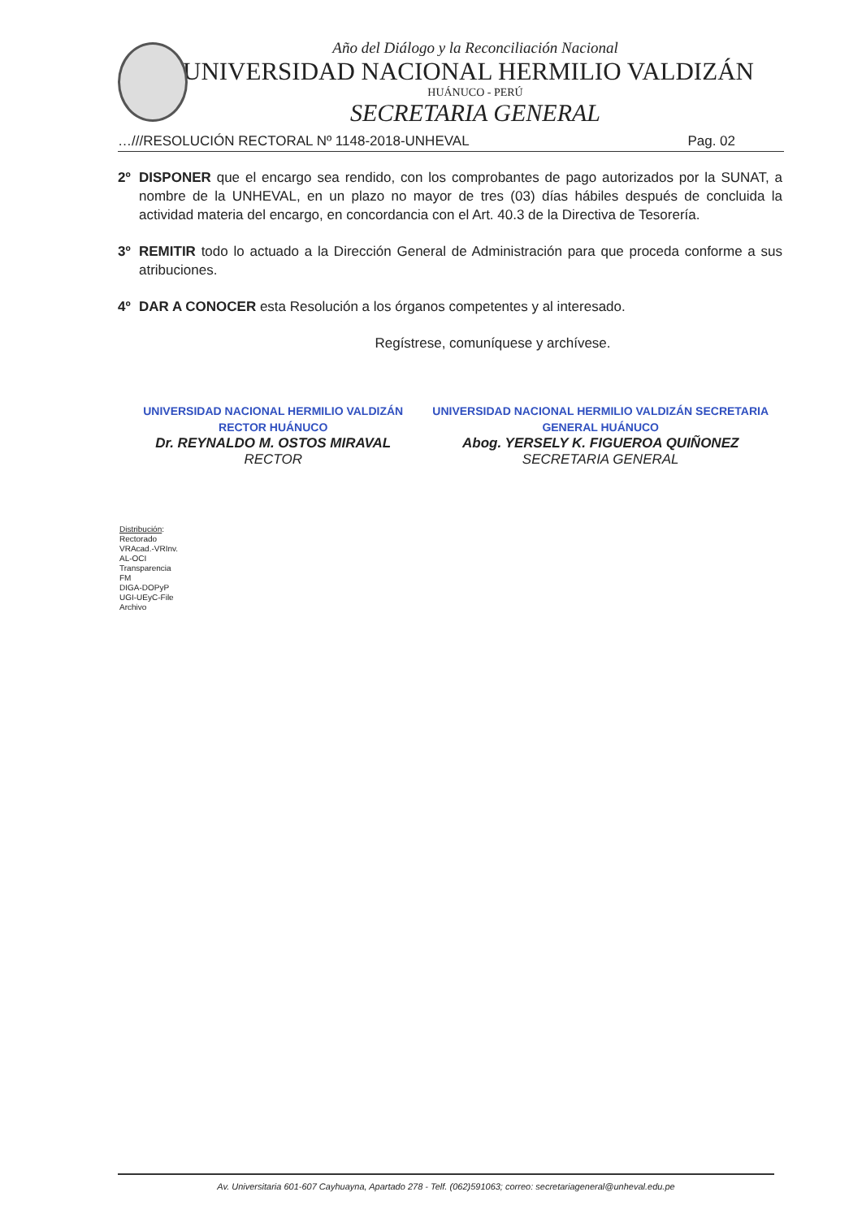Año del Diálogo y la Reconciliación Nacional
UNIVERSIDAD NACIONAL HERMILIO VALDIZÁN
HUÁNUCO - PERÚ
SECRETARIA GENERAL
…///RESOLUCIÓN RECTORAL Nº 1148-2018-UNHEVAL Pag. 02
2º DISPONER que el encargo sea rendido, con los comprobantes de pago autorizados por la SUNAT, a nombre de la UNHEVAL, en un plazo no mayor de tres (03) días hábiles después de concluida la actividad materia del encargo, en concordancia con el Art. 40.3 de la Directiva de Tesorería.
3º REMITIR todo lo actuado a la Dirección General de Administración para que proceda conforme a sus atribuciones.
4º DAR A CONOCER esta Resolución a los órganos competentes y al interesado.
Regístrese, comuníquese y archívese.
UNIVERSIDAD NACIONAL HERMILIO VALDIZÁN RECTOR HUÁNUCO
Dr. REYNALDO M. OSTOS MIRAVAL
RECTOR
UNIVERSIDAD NACIONAL HERMILIO VALDIZÁN SECRETARIA GENERAL HUÁNUCO
Abog. YERSELY K. FIGUEROA QUIÑONEZ
SECRETARIA GENERAL
Distribución:
Rectorado
VRAcad.-VRInv.
AL-OCI
Transparencia
FM
DIGA-DOPyP
UGI-UEyC-File
Archivo
Av. Universitaria 601-607 Cayhuayna, Apartado 278 - Telf. (062)591063; correo: secretariageneral@unheval.edu.pe